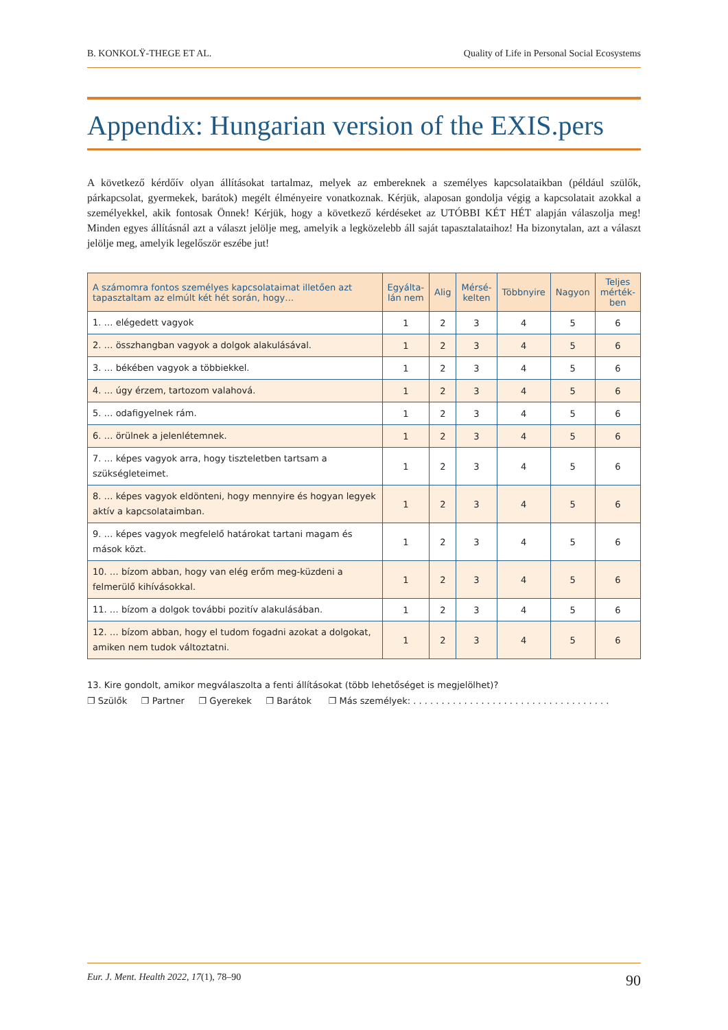B. KONKOLŸ-THEGE ET AL. Quality of Life in Personal Social Ecosystems
Appendix: Hungarian version of the EXIS.pers
A következő kérdőív olyan állításokat tartalmaz, melyek az embereknek a személyes kapcsolataikban (például szülők, párkapcsolat, gyermekek, barátok) megélt élményeire vonatkoznak. Kérjük, alaposan gondolja végig a kapcsolatait azokkal a személyekkel, akik fontosak Önnek! Kérjük, hogy a következő kérdéseket az UTÓBBI KÉT HÉT alapján válaszolja meg! Minden egyes állításnál azt a választ jelölje meg, amelyik a legközelebb áll saját tapasztalataihoz! Ha bizonytalan, azt a választ jelölje meg, amelyik legelőször eszébe jut!
| A számomra fontos személyes kapcsolataimat illetően azt tapasztaltam az elmúlt két hét során, hogy… | Egyálta- lán nem | Alig | Mérsé- kelten | Többnyire | Nagyon | Teljes mérték- ben |
| --- | --- | --- | --- | --- | --- | --- |
| 1. … elégedett vagyok | 1 | 2 | 3 | 4 | 5 | 6 |
| 2. … összhangban vagyok a dolgok alakulásával. | 1 | 2 | 3 | 4 | 5 | 6 |
| 3. … békében vagyok a többiekkel. | 1 | 2 | 3 | 4 | 5 | 6 |
| 4. … úgy érzem, tartozom valahová. | 1 | 2 | 3 | 4 | 5 | 6 |
| 5. … odafigyelnek rám. | 1 | 2 | 3 | 4 | 5 | 6 |
| 6. … örülnek a jelenlétemnek. | 1 | 2 | 3 | 4 | 5 | 6 |
| 7. … képes vagyok arra, hogy tiszteletben tartsam a szükségleteimet. | 1 | 2 | 3 | 4 | 5 | 6 |
| 8. … képes vagyok eldönteni, hogy mennyire és hogyan legyek aktív a kapcsolataimban. | 1 | 2 | 3 | 4 | 5 | 6 |
| 9. … képes vagyok megfelelő határokat tartani magam és mások közt. | 1 | 2 | 3 | 4 | 5 | 6 |
| 10. … bízom abban, hogy van elég erőm meg-küzdeni a felmerülő kihívásokkal. | 1 | 2 | 3 | 4 | 5 | 6 |
| 11. … bízom a dolgok további pozitív alakulásában. | 1 | 2 | 3 | 4 | 5 | 6 |
| 12. … bízom abban, hogy el tudom fogadni azokat a dolgokat, amiken nem tudok változtatni. | 1 | 2 | 3 | 4 | 5 | 6 |
13. Kire gondolt, amikor megválaszolta a fenti állításokat (több lehetőséget is megjelölhet)?
❐ Szülők ❐ Partner ❐ Gyerekek ❐ Barátok ❐ Más személyek: . . . . . . . . . . . . . . . . . . . . . . . . . . . . . . . . . . .
Eur. J. Ment. Health 2022, 17(1), 78–90 90